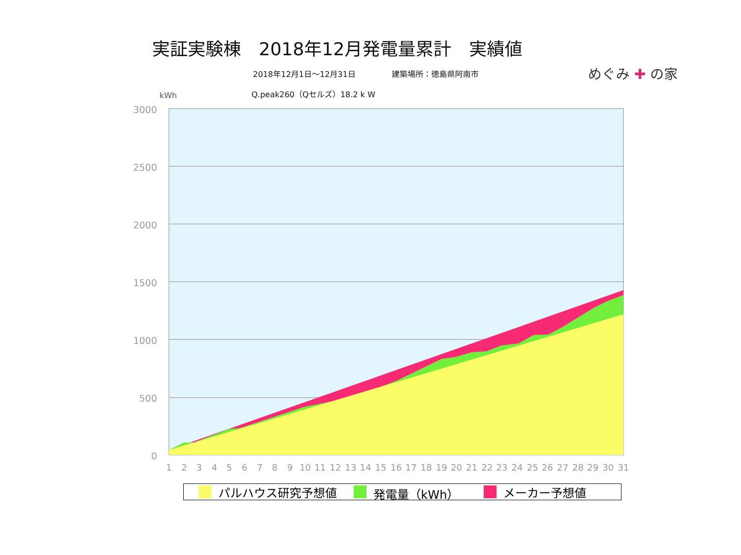実証実験棟　2018年12月発電量累計　実績値
2018年12月1日～12月31日 建築場所：徳島県阿南市
Q.peak260（Qセルズ）18.2 k W
kWh
めぐみ ✚ の家
3000
2500
2000
1500
1000
500
0
1
2
3
4
5
6
7
8
9
10
11
12
13
14
15
16
17
18
19
20
21
22
23
24
25
26
27
28
29
30
31
パルハウス研究予想値 発電量（kWh） メーカー予想値